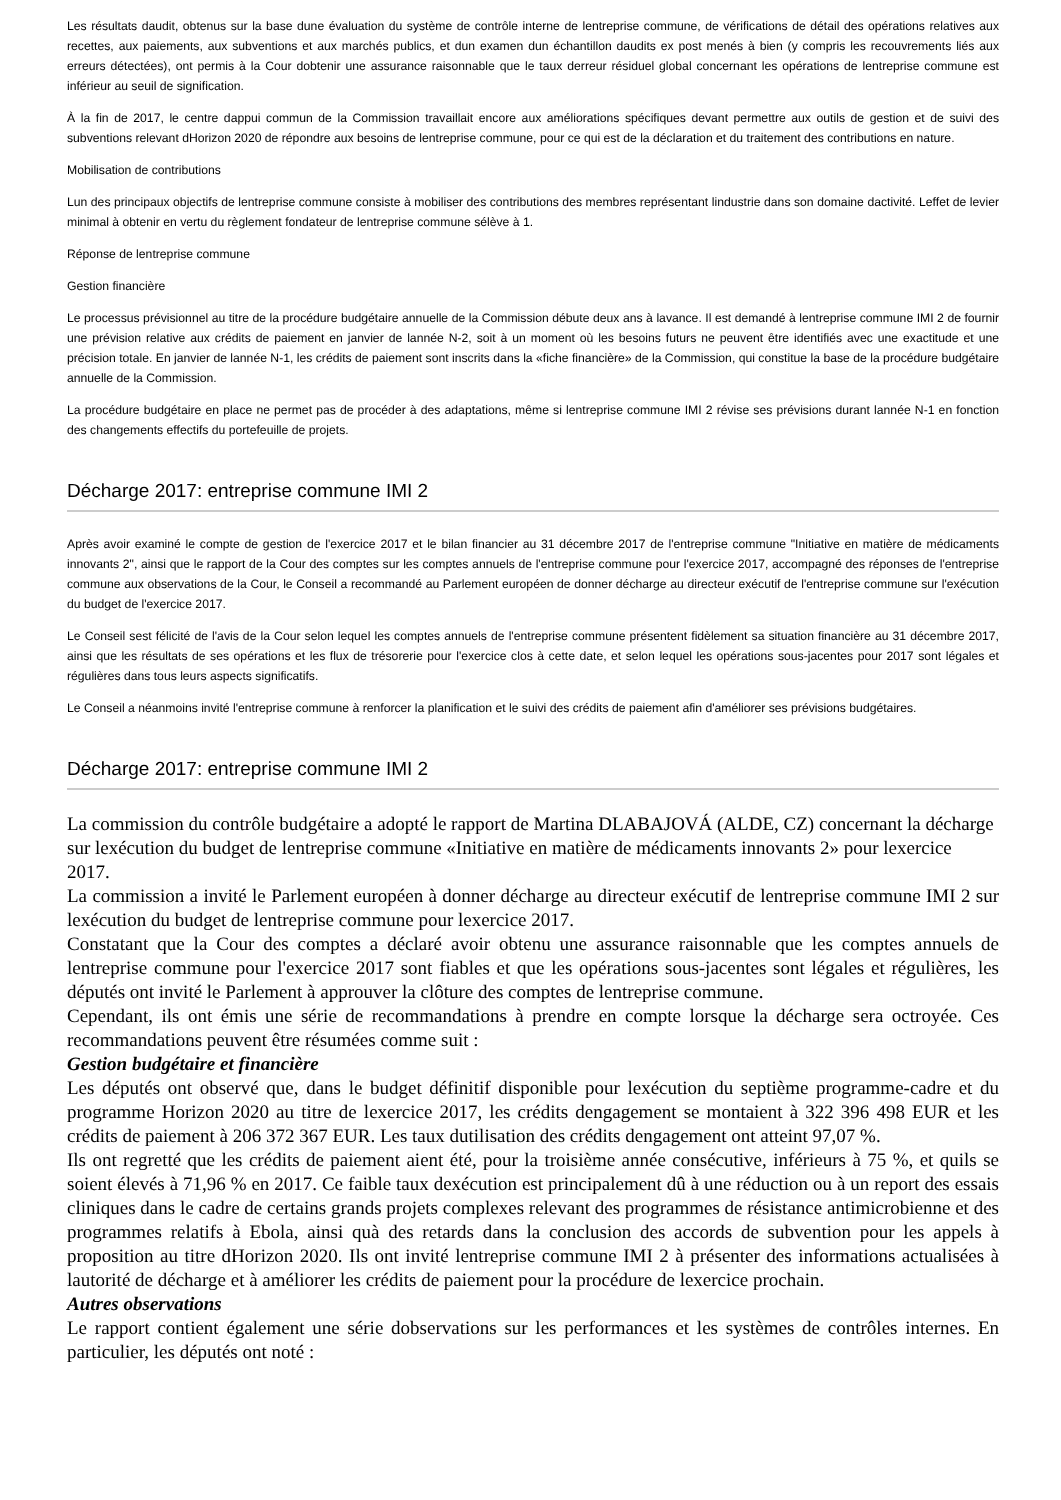Les résultats daudit, obtenus sur la base dune évaluation du système de contrôle interne de lentreprise commune, de vérifications de détail des opérations relatives aux recettes, aux paiements, aux subventions et aux marchés publics, et dun examen dun échantillon daudits ex post menés à bien (y compris les recouvrements liés aux erreurs détectées), ont permis à la Cour dobtenir une assurance raisonnable que le taux derreur résiduel global concernant les opérations de lentreprise commune est inférieur au seuil de signification.
À la fin de 2017, le centre dappui commun de la Commission travaillait encore aux améliorations spécifiques devant permettre aux outils de gestion et de suivi des subventions relevant dHorizon 2020 de répondre aux besoins de lentreprise commune, pour ce qui est de la déclaration et du traitement des contributions en nature.
Mobilisation de contributions
Lun des principaux objectifs de lentreprise commune consiste à mobiliser des contributions des membres représentant lindustrie dans son domaine dactivité. Leffet de levier minimal à obtenir en vertu du règlement fondateur de lentreprise commune sélève à 1.
Réponse de lentreprise commune
Gestion financière
Le processus prévisionnel au titre de la procédure budgétaire annuelle de la Commission débute deux ans à lavance. Il est demandé à lentreprise commune IMI 2 de fournir une prévision relative aux crédits de paiement en janvier de lannée N-2, soit à un moment où les besoins futurs ne peuvent être identifiés avec une exactitude et une précision totale. En janvier de lannée N-1, les crédits de paiement sont inscrits dans la «fiche financière» de la Commission, qui constitue la base de la procédure budgétaire annuelle de la Commission.
La procédure budgétaire en place ne permet pas de procéder à des adaptations, même si lentreprise commune IMI 2 révise ses prévisions durant lannée N-1 en fonction des changements effectifs du portefeuille de projets.
Décharge 2017: entreprise commune IMI 2
Après avoir examiné le compte de gestion de l'exercice 2017 et le bilan financier au 31 décembre 2017 de l'entreprise commune "Initiative en matière de médicaments innovants 2", ainsi que le rapport de la Cour des comptes sur les comptes annuels de l'entreprise commune pour l'exercice 2017, accompagné des réponses de l'entreprise commune aux observations de la Cour, le Conseil a recommandé au Parlement européen de donner décharge au directeur exécutif de l'entreprise commune sur l'exécution du budget de l'exercice 2017.
Le Conseil sest félicité de l'avis de la Cour selon lequel les comptes annuels de l'entreprise commune présentent fidèlement sa situation financière au 31 décembre 2017, ainsi que les résultats de ses opérations et les flux de trésorerie pour l'exercice clos à cette date, et selon lequel les opérations sous-jacentes pour 2017 sont légales et régulières dans tous leurs aspects significatifs.
Le Conseil a néanmoins invité l'entreprise commune à renforcer la planification et le suivi des crédits de paiement afin d'améliorer ses prévisions budgétaires.
Décharge 2017: entreprise commune IMI 2
La commission du contrôle budgétaire a adopté le rapport de Martina DLABAJOVÁ (ALDE, CZ) concernant la décharge sur lexécution du budget de lentreprise commune «Initiative en matière de médicaments innovants 2» pour lexercice 2017.
La commission a invité le Parlement européen à donner décharge au directeur exécutif de lentreprise commune IMI 2 sur lexécution du budget de lentreprise commune pour lexercice 2017.
Constatant que la Cour des comptes a déclaré avoir obtenu une assurance raisonnable que les comptes annuels de lentreprise commune pour l'exercice 2017 sont fiables et que les opérations sous-jacentes sont légales et régulières, les députés ont invité le Parlement à approuver la clôture des comptes de lentreprise commune.
Cependant, ils ont émis une série de recommandations à prendre en compte lorsque la décharge sera octroyée. Ces recommandations peuvent être résumées comme suit :
Gestion budgétaire et financière
Les députés ont observé que, dans le budget définitif disponible pour lexécution du septième programme-cadre et du programme Horizon 2020 au titre de lexercice 2017, les crédits dengagement se montaient à 322 396 498 EUR et les crédits de paiement à 206 372 367 EUR. Les taux dutilisation des crédits dengagement ont atteint 97,07 %.
Ils ont regretté que les crédits de paiement aient été, pour la troisième année consécutive, inférieurs à 75 %, et quils se soient élevés à 71,96 % en 2017. Ce faible taux dexécution est principalement dû à une réduction ou à un report des essais cliniques dans le cadre de certains grands projets complexes relevant des programmes de résistance antimicrobienne et des programmes relatifs à Ebola, ainsi quà des retards dans la conclusion des accords de subvention pour les appels à proposition au titre dHorizon 2020. Ils ont invité lentreprise commune IMI 2 à présenter des informations actualisées à lautorité de décharge et à améliorer les crédits de paiement pour la procédure de lexercice prochain.
Autres observations
Le rapport contient également une série dobservations sur les performances et les systèmes de contrôles internes. En particulier, les députés ont noté :